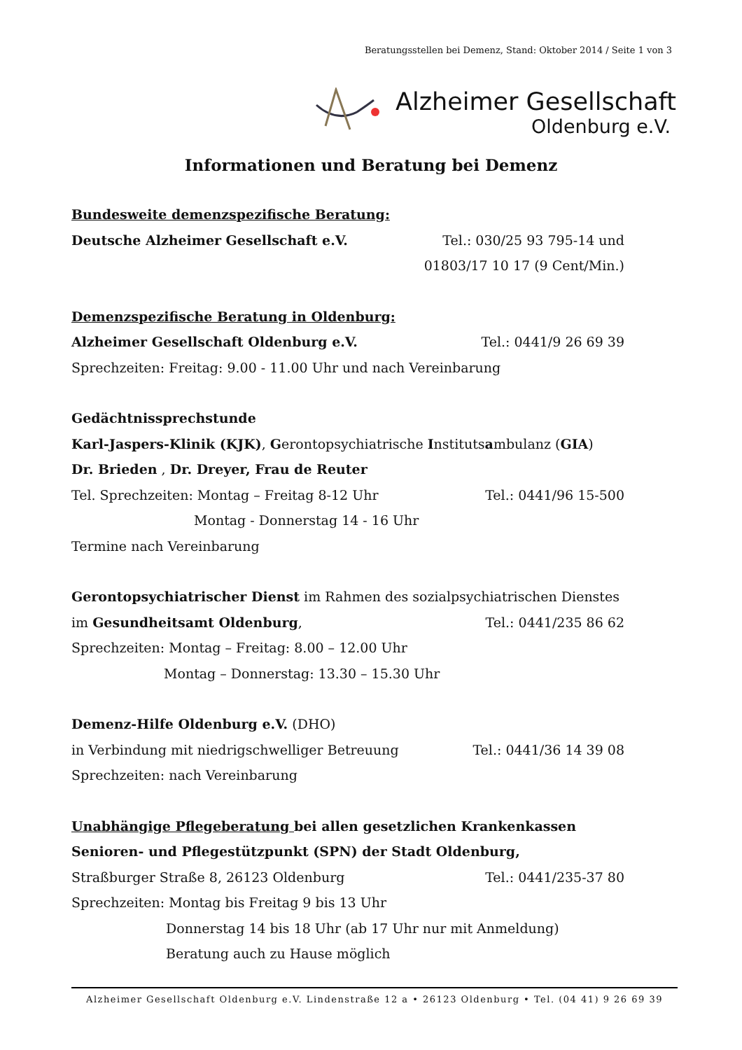Beratungsstellen bei Demenz, Stand: Oktober 2014 / Seite 1 von 3
Alzheimer Gesellschaft
Oldenburg e.V.
Informationen und Beratung bei Demenz
Bundesweite demenzspezifische Beratung:
Deutsche Alzheimer Gesellschaft e.V. Tel.: 030/25 93 795-14 und
01803/17 10 17 (9 Cent/Min.)
Demenzspezifische Beratung in Oldenburg:
Alzheimer Gesellschaft Oldenburg e.V. Tel.: 0441/9 26 69 39
Sprechzeiten: Freitag: 9.00 - 11.00 Uhr und nach Vereinbarung
Gedächtnissprechstunde
Karl-Jaspers-Klinik (KJK), Gerontopsychiatrische Institutsambulanz (GIA)
Dr. Brieden , Dr. Dreyer, Frau de Reuter
Tel. Sprechzeiten: Montag – Freitag 8-12 Uhr Tel.: 0441/96 15-500
Montag - Donnerstag 14 - 16 Uhr
Termine nach Vereinbarung
Gerontopsychiatrischer Dienst im Rahmen des sozialpsychiatrischen Dienstes
im Gesundheitsamt Oldenburg, Tel.: 0441/235 86 62
Sprechzeiten: Montag – Freitag: 8.00 – 12.00 Uhr
Montag – Donnerstag: 13.30 – 15.30 Uhr
Demenz-Hilfe Oldenburg e.V. (DHO)
in Verbindung mit niedrigschwelliger Betreuung Tel.: 0441/36 14 39 08
Sprechzeiten: nach Vereinbarung
Unabhängige Pflegeberatung bei allen gesetzlichen Krankenkassen
Senioren- und Pflegestützpunkt (SPN) der Stadt Oldenburg,
Straßburger Straße 8, 26123 Oldenburg Tel.: 0441/235-37 80
Sprechzeiten: Montag bis Freitag 9 bis 13 Uhr
Donnerstag 14 bis 18 Uhr (ab 17 Uhr nur mit Anmeldung)
Beratung auch zu Hause möglich
Alzheimer Gesellschaft Oldenburg e.V. Lindenstraße 12 a • 26123 Oldenburg • Tel. (04 41) 9 26 69 39